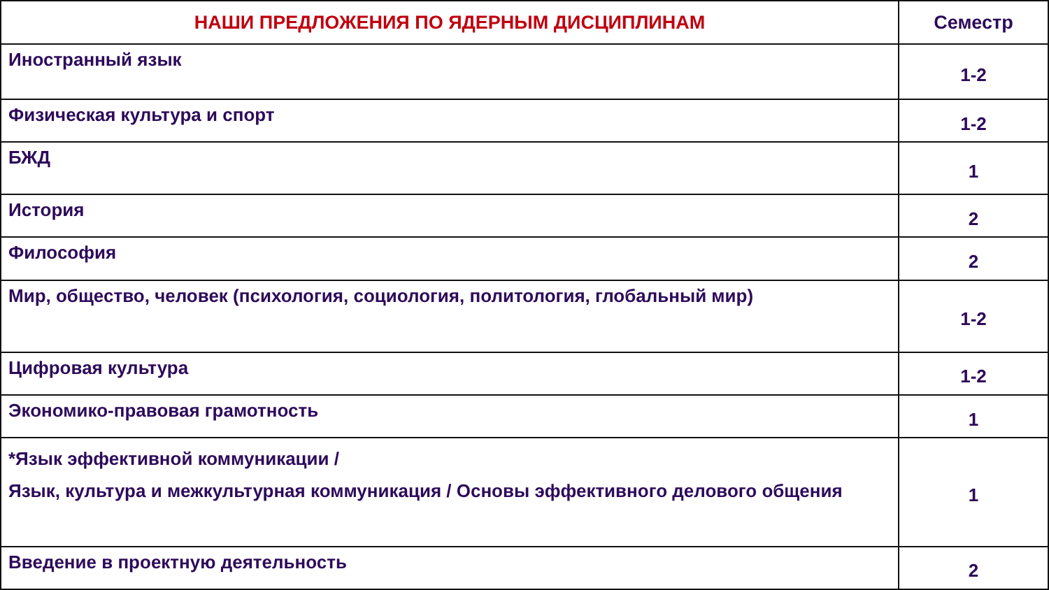| НАШИ ПРЕДЛОЖЕНИЯ ПО ЯДЕРНЫМ ДИСЦИПЛИНАМ | Семестр |
| --- | --- |
| Иностранный язык | 1-2 |
| Физическая культура и спорт | 1-2 |
| БЖД | 1 |
| История | 2 |
| Философия | 2 |
| Мир, общество, человек (психология, социология, политология, глобальный мир) | 1-2 |
| Цифровая культура | 1-2 |
| Экономико-правовая грамотность | 1 |
| *Язык эффективной коммуникации / Язык, культура и межкультурная коммуникация / Основы эффективного делового общения | 1 |
| Введение в проектную деятельность | 2 |